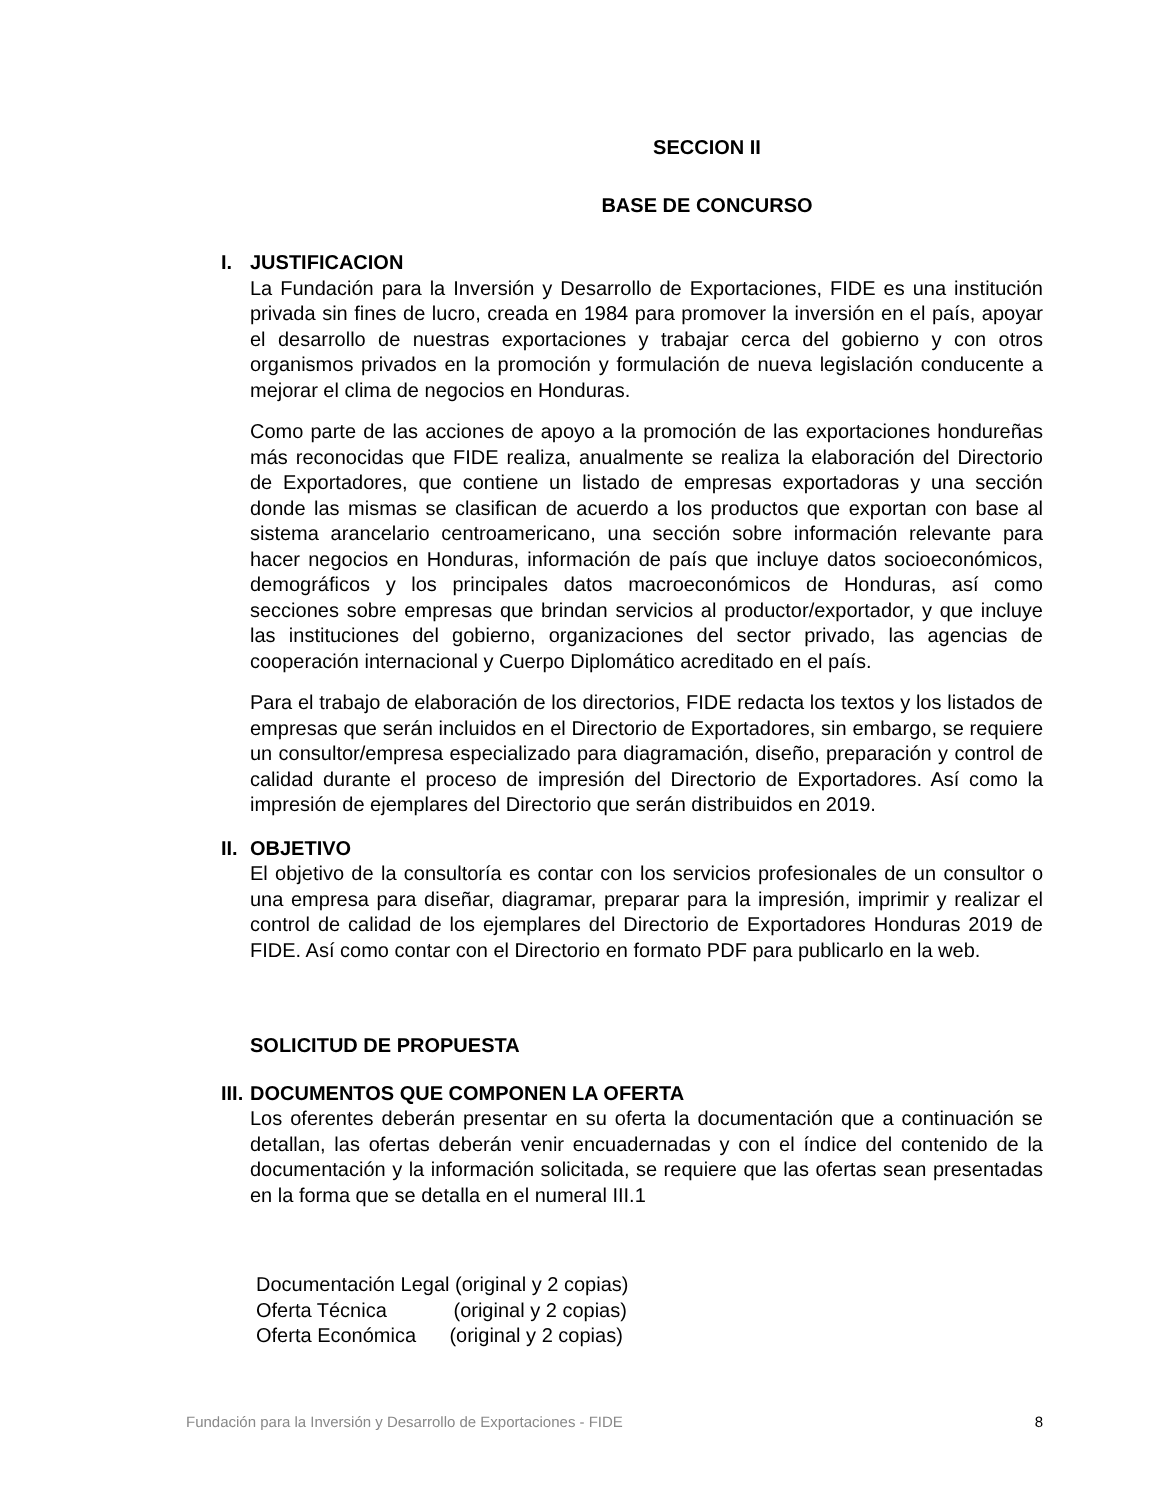SECCION II
BASE DE CONCURSO
I. JUSTIFICACION
La Fundación para la Inversión y Desarrollo de Exportaciones, FIDE es una institución privada sin fines de lucro, creada en 1984 para promover la inversión en el país, apoyar el desarrollo de nuestras exportaciones y trabajar cerca del gobierno y con otros organismos privados en la promoción y formulación de nueva legislación conducente a mejorar el clima de negocios en Honduras.
Como parte de las acciones de apoyo a la promoción de las exportaciones hondureñas más reconocidas que FIDE realiza, anualmente se realiza la elaboración del Directorio de Exportadores, que contiene un listado de empresas exportadoras y una sección donde las mismas se clasifican de acuerdo a los productos que exportan con base al sistema arancelario centroamericano, una sección sobre información relevante para hacer negocios en Honduras, información de país que incluye datos socioeconómicos, demográficos y los principales datos macroeconómicos de Honduras, así como secciones sobre empresas que brindan servicios al productor/exportador, y que incluye las instituciones del gobierno, organizaciones del sector privado, las agencias de cooperación internacional y Cuerpo Diplomático acreditado en el país.
Para el trabajo de elaboración de los directorios, FIDE redacta los textos y los listados de empresas que serán incluidos en el Directorio de Exportadores, sin embargo, se requiere un consultor/empresa especializado para diagramación, diseño, preparación y control de calidad durante el proceso de impresión del Directorio de Exportadores. Así como la impresión de ejemplares del Directorio que serán distribuidos en 2019.
II. OBJETIVO
El objetivo de la consultoría es contar con los servicios profesionales de un consultor o una empresa para diseñar, diagramar, preparar para la impresión, imprimir y realizar el control de calidad de los ejemplares del Directorio de Exportadores Honduras 2019 de FIDE. Así como contar con el Directorio en formato PDF para publicarlo en la web.
SOLICITUD DE PROPUESTA
III. DOCUMENTOS QUE COMPONEN LA OFERTA
Los oferentes deberán presentar en su oferta la documentación que a continuación se detallan, las ofertas deberán venir encuadernadas y con el índice del contenido de la documentación y la información solicitada, se requiere que las ofertas sean presentadas en la forma que se detalla en el numeral III.1
Documentación Legal (original y 2 copias)
Oferta Técnica (original y 2 copias)
Oferta Económica (original y 2 copias)
Fundación para la Inversión y Desarrollo de Exportaciones - FIDE 8